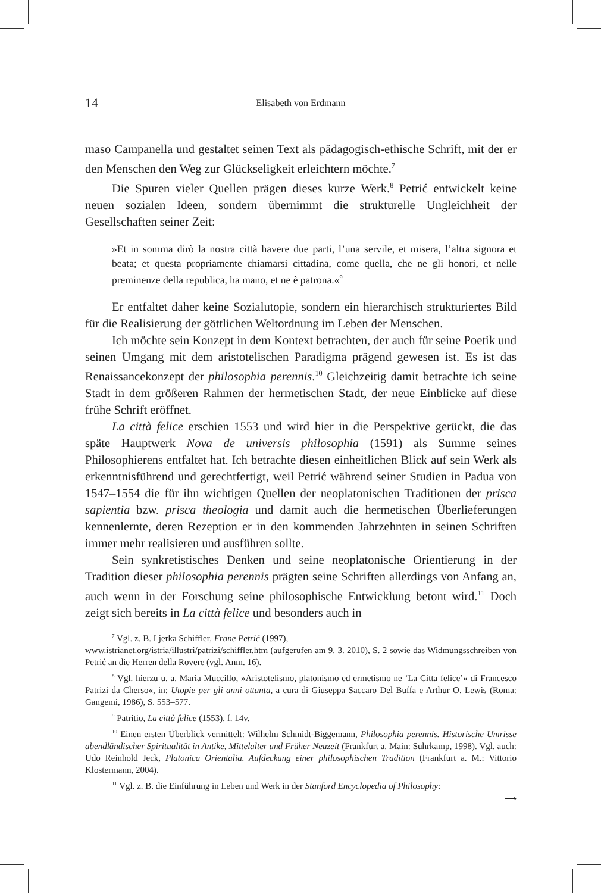14 Elisabeth von Erdmann
maso Campanella und gestaltet seinen Text als pädagogisch-ethische Schrift, mit der er den Menschen den Weg zur Glückseligkeit erleichtern möchte.<sup>7</sup>
Die Spuren vieler Quellen prägen dieses kurze Werk.<sup>8</sup> Petrić entwickelt keine neuen sozialen Ideen, sondern übernimmt die strukturelle Ungleichheit der Gesellschaften seiner Zeit:
»Et in somma dirò la nostra città havere due parti, l’una servile, et misera, l’altra signora et beata; et questa propriamente chiamarsi cittadina, come quella, che ne gli honori, et nelle preminenze della republica, ha mano, et ne è patrona.«<sup>9</sup>
Er entfaltet daher keine Sozialutopie, sondern ein hierarchisch strukturiertes Bild für die Realisierung der göttlichen Weltordnung im Leben der Menschen.
Ich möchte sein Konzept in dem Kontext betrachten, der auch für seine Poetik und seinen Umgang mit dem aristotelischen Paradigma prägend gewesen ist. Es ist das Renaissancekonzept der philosophia perennis.<sup>10</sup> Gleichzeitig damit betrachte ich seine Stadt in dem größeren Rahmen der hermetischen Stadt, der neue Einblicke auf diese frühe Schrift eröffnet.
La città felice erschien 1553 und wird hier in die Perspektive gerückt, die das späte Hauptwerk Nova de universis philosophia (1591) als Summe seines Philosophierens entfaltet hat. Ich betrachte diesen einheitlichen Blick auf sein Werk als erkenntnisführend und gerechtfertigt, weil Petrić während seiner Studien in Padua von 1547–1554 die für ihn wichtigen Quellen der neoplatonischen Traditionen der prisca sapientia bzw. prisca theologia und damit auch die hermetischen Überlieferungen kennenlernte, deren Rezeption er in den kommenden Jahrzehnten in seinen Schriften immer mehr realisieren und ausführen sollte.
Sein synkretistisches Denken und seine neoplatonische Orientierung in der Tradition dieser philosophia perennis prägten seine Schriften allerdings von Anfang an, auch wenn in der Forschung seine philosophische Entwicklung betont wird.<sup>11</sup> Doch zeigt sich bereits in La città felice und besonders auch in
<sup>7</sup> Vgl. z. B. Ljerka Schiffler, Frane Petrić (1997),
www.istrianet.org/istria/illustri/patrizi/schiffler.htm (aufgerufen am 9. 3. 2010), S. 2 sowie das Widmungsschreiben von Petrić an die Herren della Rovere (vgl. Anm. 16).
<sup>8</sup> Vgl. hierzu u. a. Maria Muccillo, »Aristotelismo, platonismo ed ermetismo ne ‘La Citta felice’« di Francesco Patrizi da Cherso«, in: Utopie per gli anni ottanta, a cura di Giuseppa Saccaro Del Buffa e Arthur O. Lewis (Roma: Gangemi, 1986), S. 553–577.
<sup>9</sup> Patritio, La città felice (1553), f. 14v.
<sup>10</sup> Einen ersten Überblick vermittelt: Wilhelm Schmidt-Biggemann, Philosophia perennis. Historische Umrisse abendländischer Spiritualität in Antike, Mittelalter und Früher Neuzeit (Frankfurt a. Main: Suhrkamp, 1998). Vgl. auch: Udo Reinhold Jeck, Platonica Orientalia. Aufdeckung einer philosophischen Tradition (Frankfurt a. M.: Vittorio Klostermann, 2004).
<sup>11</sup> Vgl. z. B. die Einführung in Leben und Werk in der Stanford Encyclopedia of Philosophy:
⟶